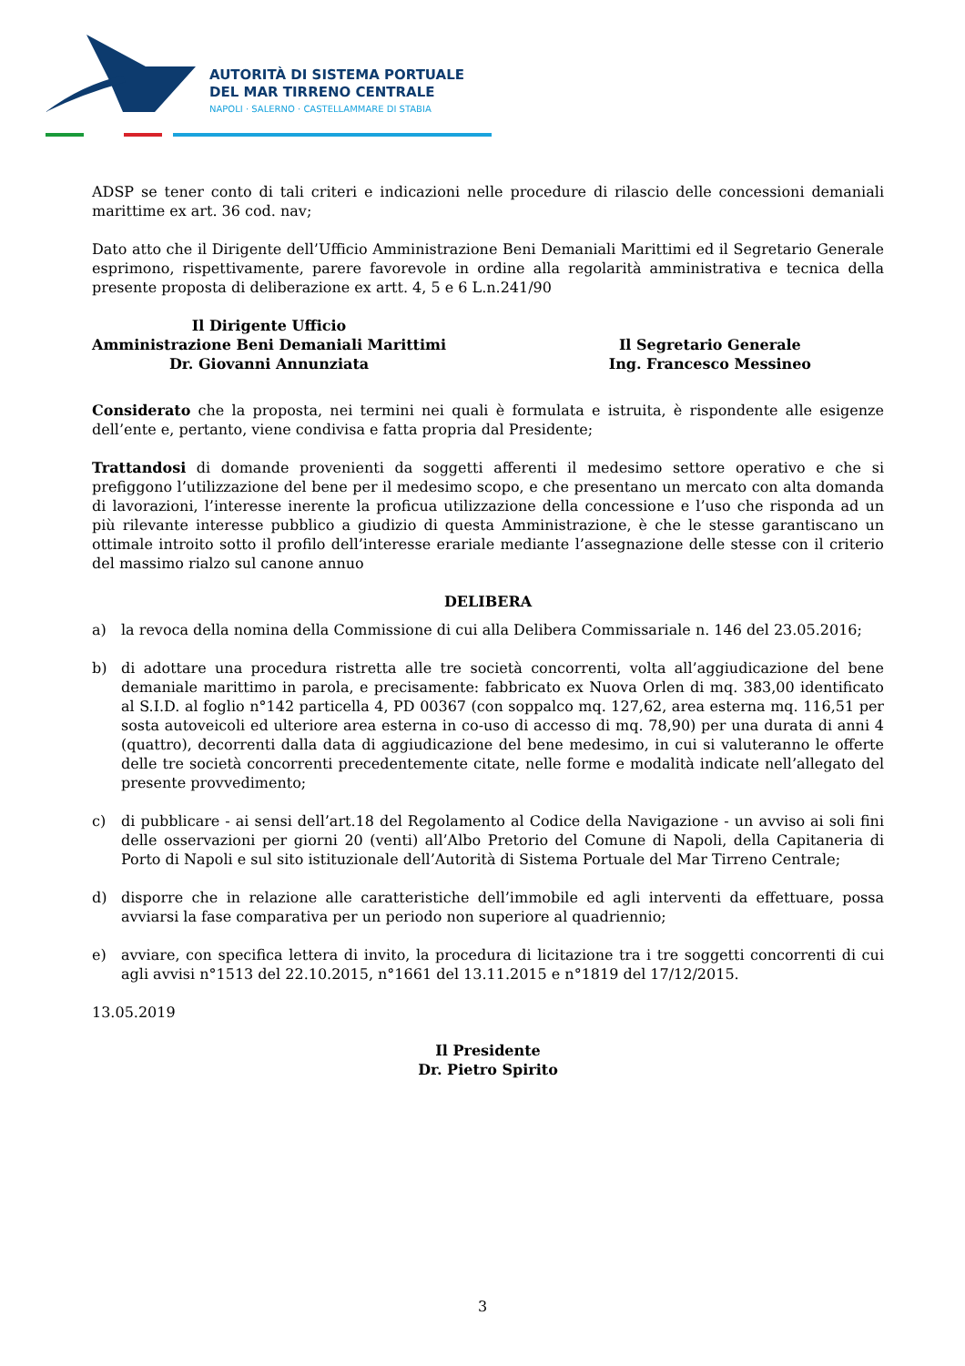AUTORITÀ DI SISTEMA PORTUALE
DEL MAR TIRRENO CENTRALE
NAPOLI · SALERNO · CASTELLAMMARE DI STABIA
ADSP se tener conto di tali criteri e indicazioni nelle procedure di rilascio delle concessioni demaniali marittime ex art. 36 cod. nav;
Dato atto che il Dirigente dell’Ufficio Amministrazione Beni Demaniali Marittimi ed il Segretario Generale esprimono, rispettivamente, parere favorevole in ordine alla regolarità amministrativa e tecnica della presente proposta di deliberazione ex artt. 4, 5 e 6 L.n.241/90
Il Dirigente Ufficio
Amministrazione Beni Demaniali Marittimi
Dr. Giovanni Annunziata
Il Segretario Generale
Ing. Francesco Messineo
Considerato che la proposta, nei termini nei quali è formulata e istruita, è rispondente alle esigenze dell’ente e, pertanto, viene condivisa e fatta propria dal Presidente;
Trattandosi di domande provenienti da soggetti afferenti il medesimo settore operativo e che si prefiggono l’utilizzazione del bene per il medesimo scopo, e che presentano un mercato con alta domanda di lavorazioni, l’interesse inerente la proficua utilizzazione della concessione e l’uso che risponda ad un più rilevante interesse pubblico a giudizio di questa Amministrazione, è che le stesse garantiscano un ottimale introito sotto il profilo dell’interesse erariale mediante l’assegnazione delle stesse con il criterio del massimo rialzo sul canone annuo
DELIBERA
a) la revoca della nomina della Commissione di cui alla Delibera Commissariale n. 146 del 23.05.2016;
b) di adottare una procedura ristretta alle tre società concorrenti, volta all’aggiudicazione del bene demaniale marittimo in parola, e precisamente: fabbricato ex Nuova Orlen di mq. 383,00 identificato al S.I.D. al foglio n°142 particella 4, PD 00367 (con soppalco mq. 127,62, area esterna mq. 116,51 per sosta autoveicoli ed ulteriore area esterna in co-uso di accesso di mq. 78,90) per una durata di anni 4 (quattro), decorrenti dalla data di aggiudicazione del bene medesimo, in cui si valuteranno le offerte delle tre società concorrenti precedentemente citate, nelle forme e modalità indicate nell’allegato del presente provvedimento;
c) di pubblicare - ai sensi dell’art.18 del Regolamento al Codice della Navigazione - un avviso ai soli fini delle osservazioni per giorni 20 (venti) all’Albo Pretorio del Comune di Napoli, della Capitaneria di Porto di Napoli e sul sito istituzionale dell’Autorità di Sistema Portuale del Mar Tirreno Centrale;
d) disporre che in relazione alle caratteristiche dell’immobile ed agli interventi da effettuare, possa avviarsi la fase comparativa per un periodo non superiore al quadriennio;
e) avviare, con specifica lettera di invito, la procedura di licitazione tra i tre soggetti concorrenti di cui agli avvisi n°1513 del 22.10.2015, n°1661 del 13.11.2015 e n°1819 del 17/12/2015.
13.05.2019
Il Presidente
Dr. Pietro Spirito
3